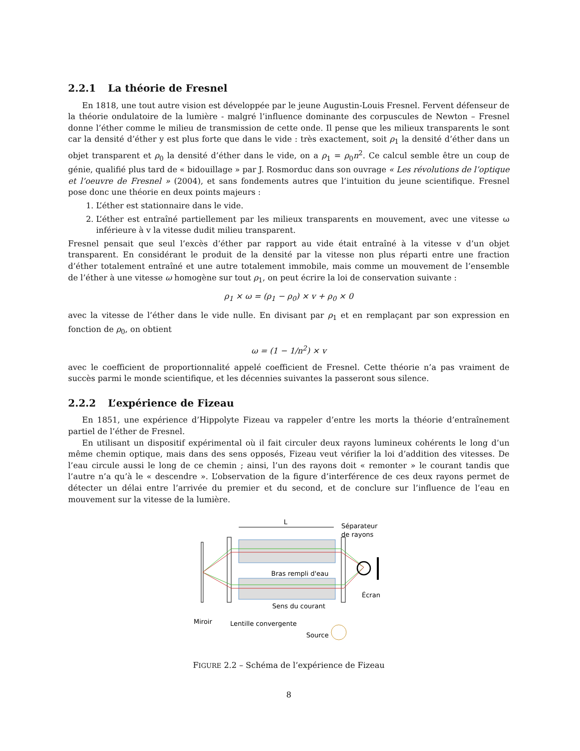2.2.1 La théorie de Fresnel
En 1818, une tout autre vision est développée par le jeune Augustin-Louis Fresnel. Fervent défenseur de la théorie ondulatoire de la lumière - malgré l’influence dominante des corpuscules de Newton – Fresnel donne l’éther comme le milieu de transmission de cette onde. Il pense que les milieux transparents le sont car la densité d’éther y est plus forte que dans le vide : très exactement, soit ρ<sub>1</sub> la densité d’éther dans un objet transparent et ρ<sub>0</sub> la densité d’éther dans le vide, on a ρ<sub>1</sub> = ρ<sub>0</sub>n<sup>2</sup>. Ce calcul semble être un coup de génie, qualifié plus tard de « bidouillage » par J. Rosmorduc dans son ouvrage « Les révolutions de l’optique et l’oeuvre de Fresnel » (2004), et sans fondements autres que l’intuition du jeune scientifique. Fresnel pose donc une théorie en deux points majeurs :
1. L’éther est stationnaire dans le vide.
2. L’éther est entraîné partiellement par les milieux transparents en mouvement, avec une vitesse ω inférieure à v la vitesse dudit milieu transparent.
Fresnel pensait que seul l’excès d’éther par rapport au vide était entraîné à la vitesse v d’un objet transparent. En considérant le produit de la densité par la vitesse non plus réparti entre une fraction d’éther totalement entraîné et une autre totalement immobile, mais comme un mouvement de l’ensemble de l’éther à une vitesse ω homogène sur tout ρ<sub>1</sub>, on peut écrire la loi de conservation suivante :
ρ<sub>1</sub> × ω = (ρ<sub>1</sub> − ρ<sub>0</sub>) × v + ρ<sub>0</sub> × 0
avec la vitesse de l’éther dans le vide nulle. En divisant par ρ<sub>1</sub> et en remplaçant par son expression en fonction de ρ<sub>0</sub>, on obtient
ω = (1 − 1/n<sup>2</sup>) × v
avec le coefficient de proportionnalité appelé coefficient de Fresnel. Cette théorie n’a pas vraiment de succès parmi le monde scientifique, et les décennies suivantes la passeront sous silence.
2.2.2 L’expérience de Fizeau
En 1851, une expérience d’Hippolyte Fizeau va rappeler d’entre les morts la théorie d’entraînement partiel de l’éther de Fresnel.
En utilisant un dispositif expérimental où il fait circuler deux rayons lumineux cohérents le long d’un même chemin optique, mais dans des sens opposés, Fizeau veut vérifier la loi d’addition des vitesses. De l’eau circule aussi le long de ce chemin ; ainsi, l’un des rayons doit « remonter » le courant tandis que l’autre n’a qu’à le « descendre ». L’observation de la figure d’interférence de ces deux rayons permet de détecter un délai entre l’arrivée du premier et du second, et de conclure sur l’influence de l’eau en mouvement sur la vitesse de la lumière.
L
Séparateur
de rayons
Bras rempli d'eau
Sens du courant
Écran
Miroir
Lentille convergente
Source
FIGURE 2.2 – Schéma de l’expérience de Fizeau
8